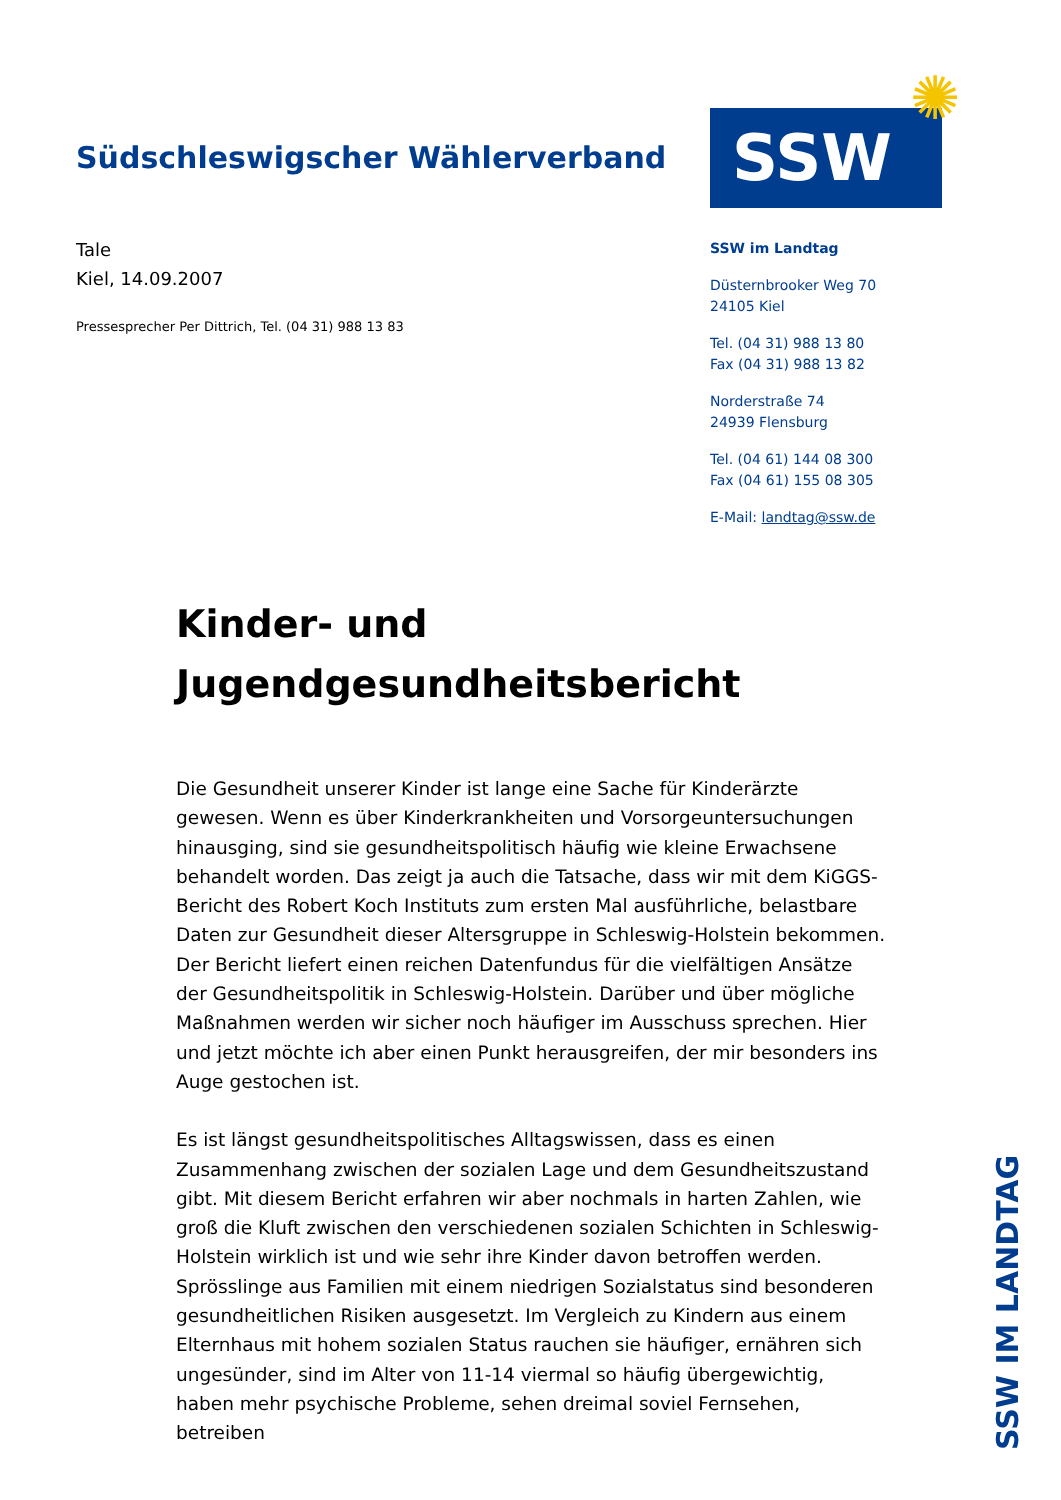Südschleswigscher Wählerverband
Tale
Kiel, 14.09.2007
Pressesprecher Per Dittrich, Tel. (04 31) 988 13 83
SSW
✺
SSW im Landtag
Düsternbrooker Weg 70
24105 Kiel
Tel. (04 31) 988 13 80
Fax (04 31) 988 13 82
Norderstraße 74
24939 Flensburg
Tel. (04 61) 144 08 300
Fax (04 61) 155 08 305
E-Mail: landtag@ssw.de
Kinder- und
Jugendgesundheitsbericht
Die Gesundheit unserer Kinder ist lange eine Sache für Kinderärzte gewesen. Wenn es über Kinderkrankheiten und Vorsorgeuntersuchungen hinausging, sind sie gesundheitspolitisch häufig wie kleine Erwachsene behandelt worden. Das zeigt ja auch die Tatsache, dass wir mit dem KiGGS-Bericht des Robert Koch Instituts zum ersten Mal ausführliche, belastbare Daten zur Gesundheit dieser Altersgruppe in Schleswig-Holstein bekommen. Der Bericht liefert einen reichen Datenfundus für die vielfältigen Ansätze der Gesundheitspolitik in Schleswig-Holstein. Darüber und über mögliche Maßnahmen werden wir sicher noch häufiger im Ausschuss sprechen. Hier und jetzt möchte ich aber einen Punkt herausgreifen, der mir besonders ins Auge gestochen ist.
Es ist längst gesundheitspolitisches Alltagswissen, dass es einen Zusammenhang zwischen der sozialen Lage und dem Gesundheitszustand gibt. Mit diesem Bericht erfahren wir aber nochmals in harten Zahlen, wie groß die Kluft zwischen den verschiedenen sozialen Schichten in Schleswig-Holstein wirklich ist und wie sehr ihre Kinder davon betroffen werden. Sprösslinge aus Familien mit einem niedrigen Sozialstatus sind besonderen gesundheitlichen Risiken ausgesetzt. Im Vergleich zu Kindern aus einem Elternhaus mit hohem sozialen Status rauchen sie häufiger, ernähren sich ungesünder, sind im Alter von 11-14 viermal so häufig übergewichtig, haben mehr psychische Probleme, sehen dreimal soviel Fernsehen, betreiben
SSW IM LANDTAG